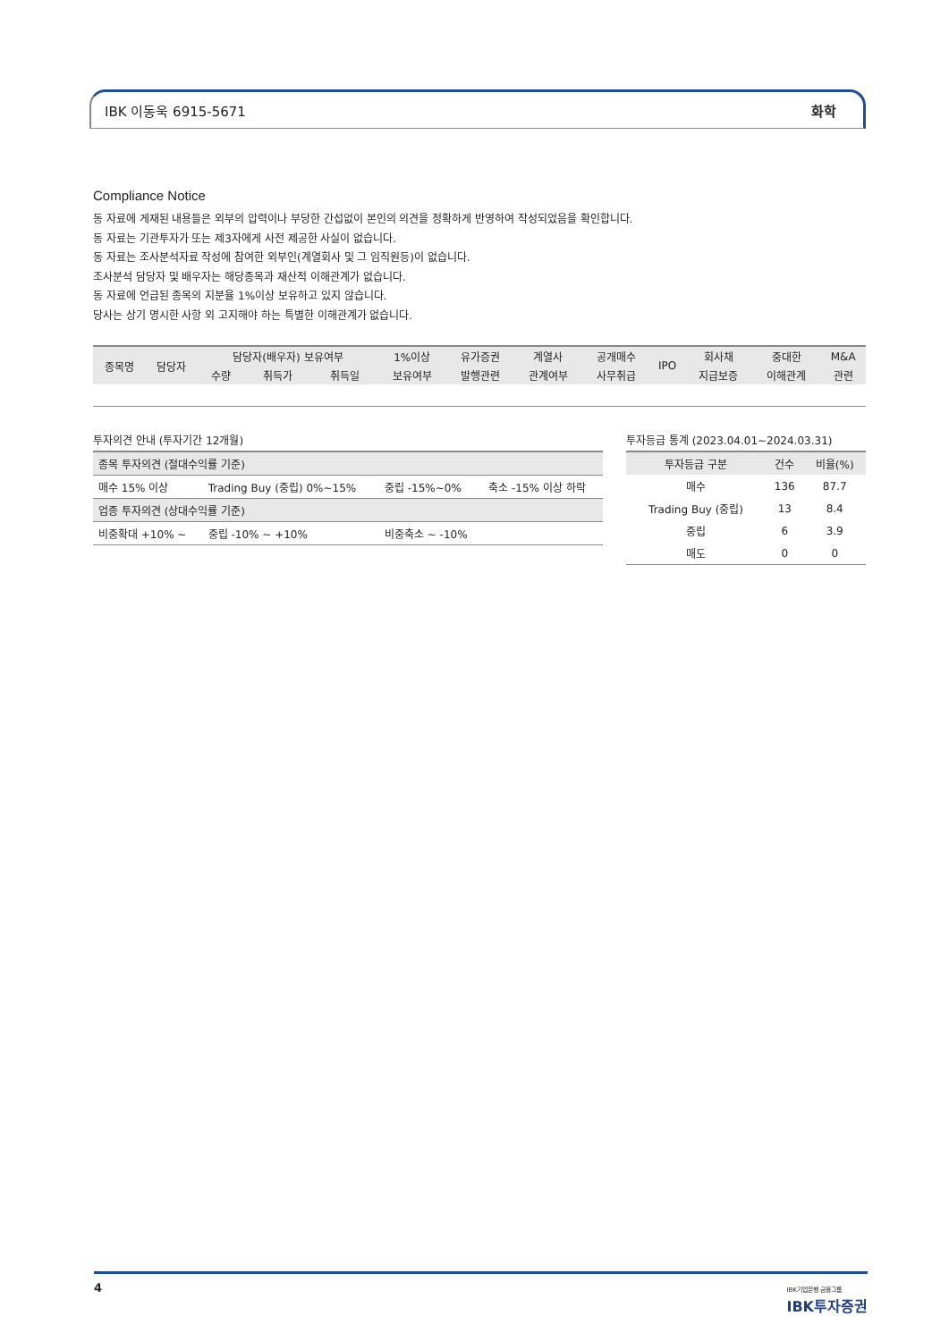IBK 이동욱 6915-5671 화학
Compliance Notice
동 자료에 게재된 내용들은 외부의 압력이나 부당한 간섭없이 본인의 의견을 정확하게 반영하여 작성되었음을 확인합니다.
동 자료는 기관투자가 또는 제3자에게 사전 제공한 사실이 없습니다.
동 자료는 조사분석자료 작성에 참여한 외부인(계열회사 및 그 임직원등)이 없습니다.
조사분석 담당자 및 배우자는 해당종목과 재산적 이해관계가 없습니다.
동 자료에 언급된 종목의 지분율 1%이상 보유하고 있지 않습니다.
당사는 상기 명시한 사항 외 고지해야 하는 특별한 이해관계가 없습니다.
| 종목명 | 담당자 | 담당자(배우자) 보유여부 | | | 1%이상 | 유가증권 | 계열사 | 공개매수 | IPO | 회사채 | 중대한 | M&A |
| --- | --- | --- | --- | --- | --- | --- | --- | --- | --- | --- | --- | --- |
| | | 수량 | 취득가 | 취득일 | 보유여부 | 발행관련 | 관계여부 | 사무취급 | | 지급보증 | 이해관계 | 관련 |
투자의견 안내 (투자기간 12개월)
| 종목 투자의견 (절대수익률 기준) | | | |
| 매수 15% 이상 | Trading Buy (중립) 0%~15% | 중립 -15%~0% | 축소 -15% 이상 하락 |
| 업종 투자의견 (상대수익률 기준) | | | |
| 비중확대 +10% ~ | 중립 -10% ~ +10% | 비중축소 ~ -10% | |
투자등급 통계 (2023.04.01~2024.03.31)
| 투자등급 구분 | 건수 | 비율(%) |
| --- | --- | --- |
| 매수 | 136 | 87.7 |
| Trading Buy (중립) | 13 | 8.4 |
| 중립 | 6 | 3.9 |
| 매도 | 0 | 0 |
4 IBK기업은행 금융그룹
IBK투자증권